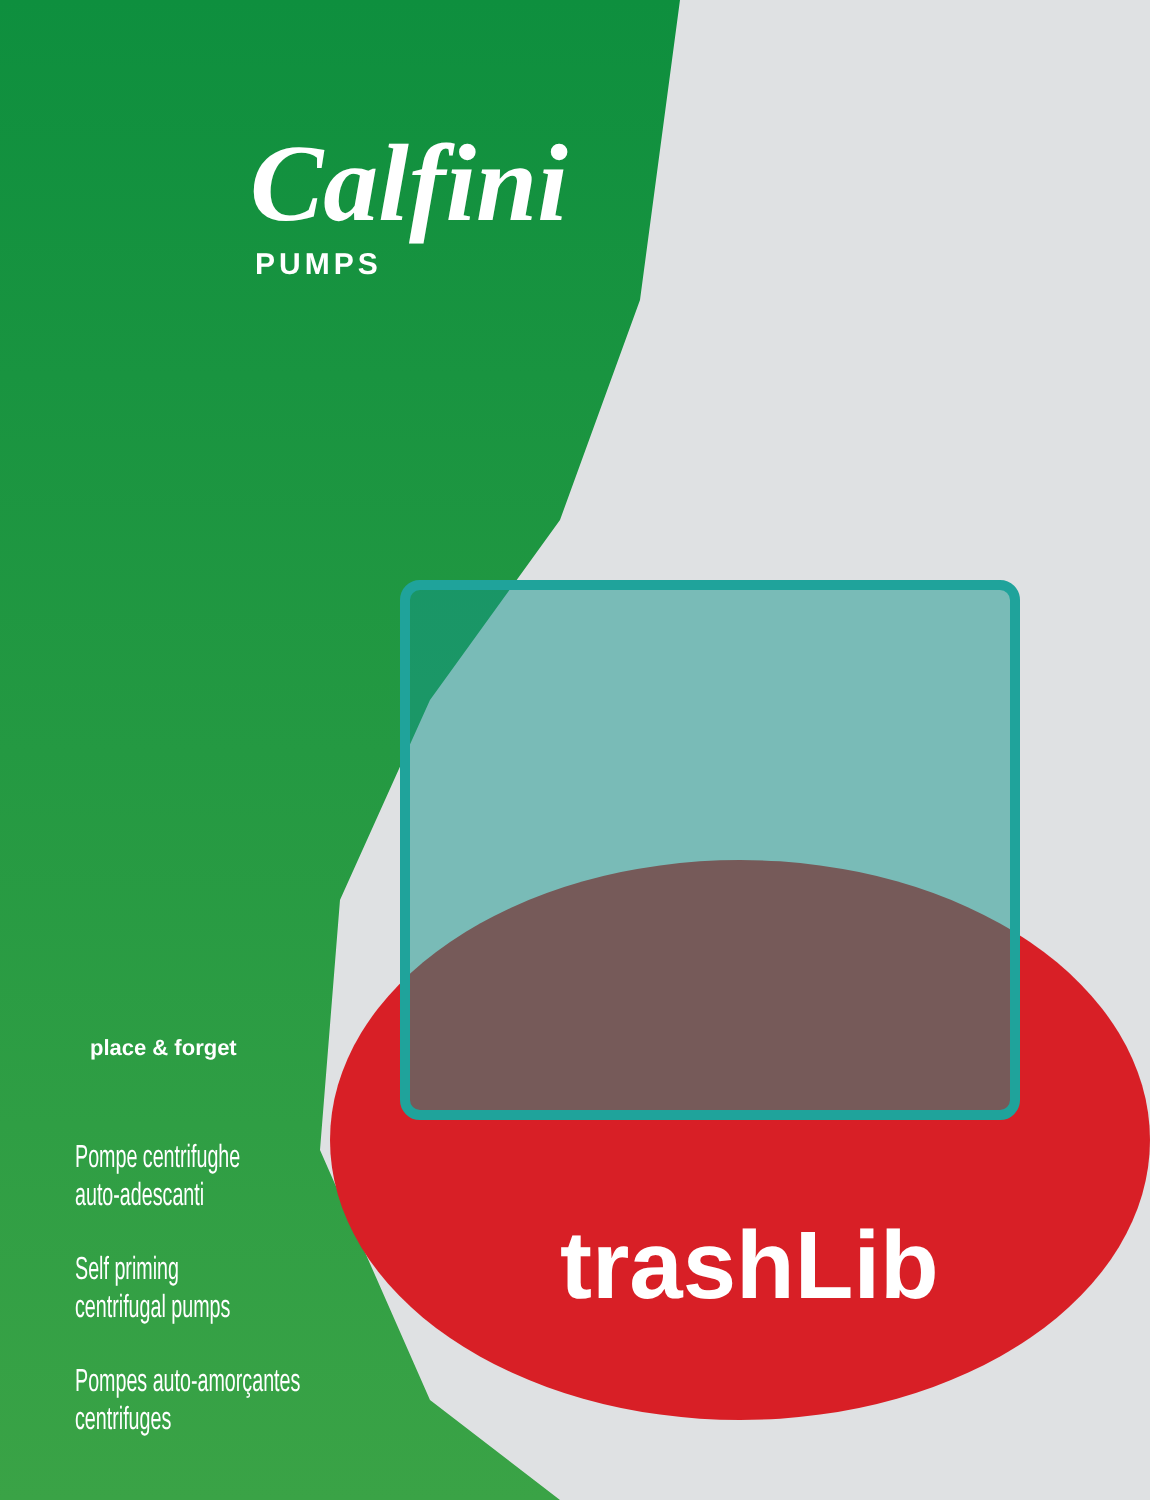Calfini
PUMPS
place & forget
Pompe centrifughe
auto-adescanti
Self priming
centrifugal pumps
Pompes auto-amorçantes
centrifuges
trashLib